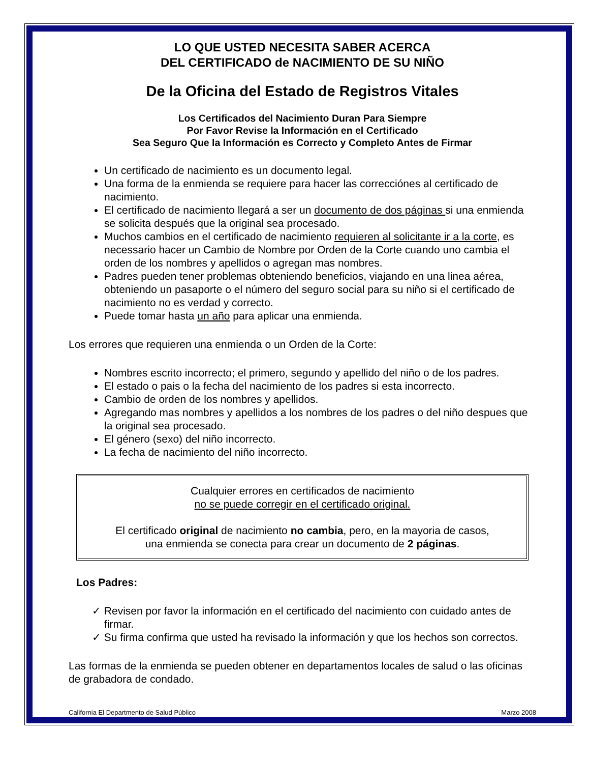LO QUE USTED NECESITA SABER ACERCA
DEL CERTIFICADO de NACIMIENTO DE SU NIÑO
De la Oficina del Estado de Registros Vitales
Los Certificados del Nacimiento Duran Para Siempre
Por Favor Revise la Información en el Certificado
Sea Seguro Que la Información es Correcto y Completo Antes de Firmar
Un certificado de nacimiento es un documento legal.
Una forma de la enmienda se requiere para hacer las correcciónes al certificado de nacimiento.
El certificado de nacimiento llegará a ser un documento de dos páginas si una enmienda se solicita después que la original sea procesado.
Muchos cambios en el certificado de nacimiento requieren al solicitante ir a la corte, es necessario hacer un Cambio de Nombre por Orden de la Corte cuando uno cambia el orden de los nombres y apellidos o agregan mas nombres.
Padres pueden tener problemas obteniendo beneficios, viajando en una linea aérea, obteniendo un pasaporte o el número del seguro social para su niño si el certificado de nacimiento no es verdad y correcto.
Puede tomar hasta un año para aplicar una enmienda.
Los errores que requieren una enmienda o un Orden de la Corte:
Nombres escrito incorrecto; el primero, segundo y apellido del niño o de los padres.
El estado o pais o la fecha del nacimiento de los padres si esta incorrecto.
Cambio de orden de los nombres y apellidos.
Agregando mas nombres y apellidos a los nombres de los padres o del niño despues que la original sea procesado.
El género (sexo) del niño incorrecto.
La fecha de nacimiento del niño incorrecto.
Cualquier errores en certificados de nacimiento
no se puede corregir en el certificado original.
El certificado original de nacimiento no cambia, pero, en la mayoria de casos,
una enmienda se conecta para crear un documento de 2 páginas.
Los Padres:
✓ Revisen por favor la información en el certificado del nacimiento con cuidado antes de firmar.
✓ Su firma confirma que usted ha revisado la información y que los hechos son correctos.
Las formas de la enmienda se pueden obtener en departamentos locales de salud o las oficinas de grabadora de condado.
California El Departmento de Salud Público Marzo 2008